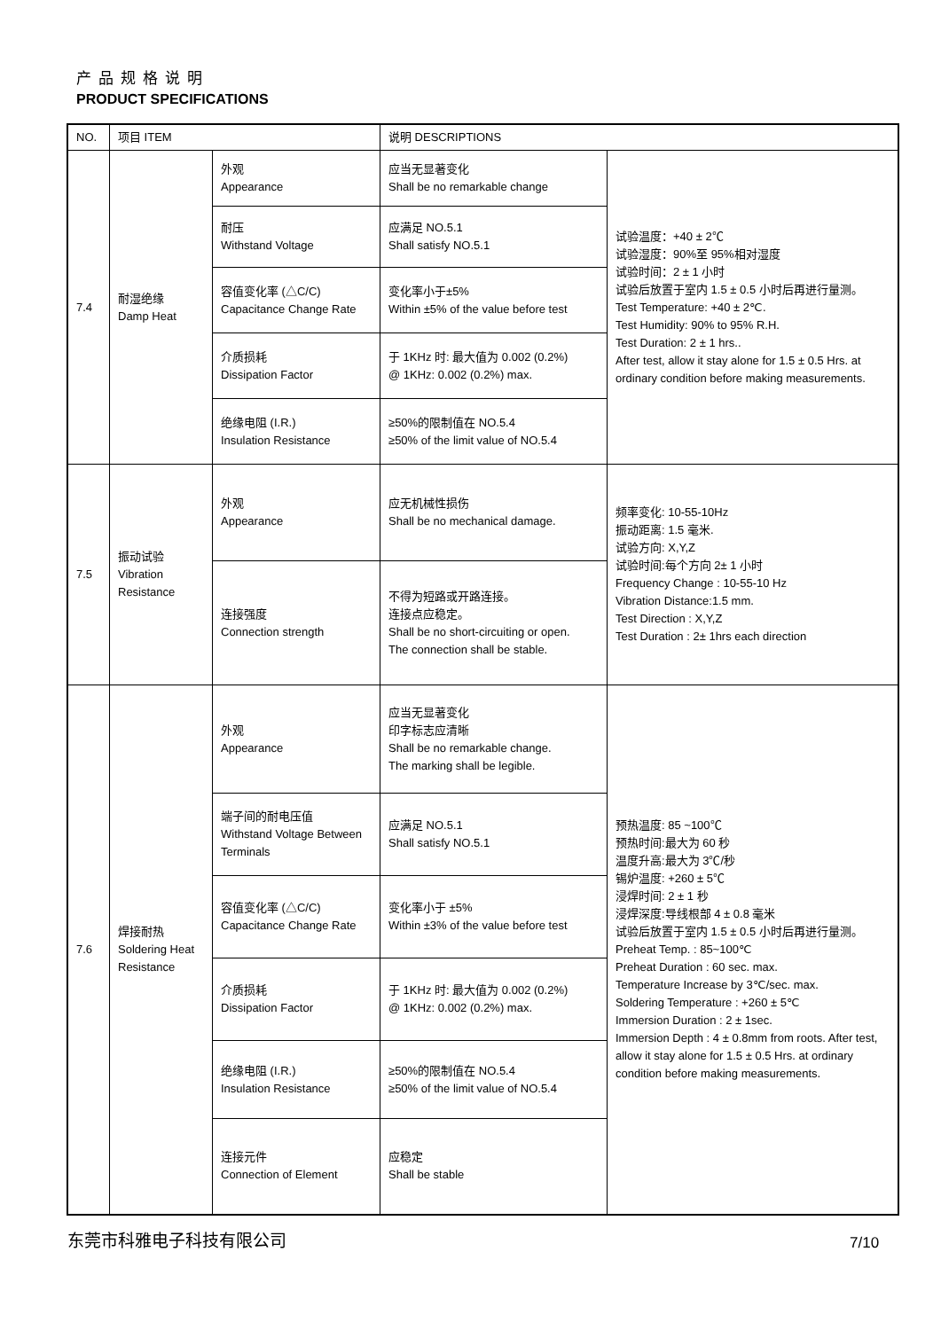产品规格说明
PRODUCT SPECIFICATIONS
| NO. | 项目 ITEM | | 说明 DESCRIPTIONS | |
| --- | --- | --- | --- | --- |
| 7.4 | 耐湿绝缘 Damp Heat | 外观 Appearance | 应当无显著变化 Shall be no remarkable change | 试验温度：+40 ± 2℃ 试验湿度：90%至 95%相对湿度 试验时间：2 ± 1 小时 试验后放置于室内 1.5 ± 0.5 小时后再进行量测。 Test Temperature: +40 ± 2℃. Test Humidity: 90% to 95% R.H. Test Duration: 2 ± 1 hrs.. After test, allow it stay alone for 1.5 ± 0.5 Hrs. at ordinary condition before making measurements. |
| | | 耐压 Withstand Voltage | 应满足 NO.5.1 Shall satisfy NO.5.1 | |
| | | 容值变化率 (△C/C) Capacitance Change Rate | 变化率小于±5% Within ±5% of the value before test | |
| | | 介质损耗 Dissipation Factor | 于 1KHz 时: 最大值为 0.002 (0.2%) @ 1KHz: 0.002 (0.2%) max. | |
| | | 绝缘电阻 (I.R.) Insulation Resistance | ≥50%的限制值在 NO.5.4 ≥50% of the limit value of NO.5.4 | |
| 7.5 | 振动试验 Vibration Resistance | 外观 Appearance | 应无机械性损伤 Shall be no mechanical damage. | 频率变化: 10-55-10Hz 振动距离: 1.5 毫米. 试验方向: X,Y,Z 试验时间:每个方向 2± 1 小时 Frequency Change : 10-55-10 Hz Vibration Distance:1.5 mm. Test Direction : X,Y,Z Test Duration : 2± 1hrs each direction |
| | | 连接强度 Connection strength | 不得为短路或开路连接。 连接点应稳定。 Shall be no short-circuiting or open. The connection shall be stable. | |
| 7.6 | 焊接耐热 Soldering Heat Resistance | 外观 Appearance | 应当无显著变化 印字标志应清晰 Shall be no remarkable change. The marking shall be legible. | 预热温度: 85 ~100℃ 预热时间:最大为 60 秒 温度升高:最大为 3℃/秒 锡炉温度: +260 ± 5℃ 浸焊时间: 2 ± 1 秒 浸焊深度:导线根部 4 ± 0.8 毫米 试验后放置于室内 1.5 ± 0.5 小时后再进行量测。 Preheat Temp. : 85~100℃ Preheat Duration : 60 sec. max. Temperature Increase by 3℃/sec. max. Soldering Temperature : +260 ± 5℃ Immersion Duration : 2 ± 1sec. Immersion Depth : 4 ± 0.8mm from roots. After test, allow it stay alone for 1.5 ± 0.5 Hrs. at ordinary condition before making measurements. |
| | | 端子间的耐电压值 Withstand Voltage Between Terminals | 应满足 NO.5.1 Shall satisfy NO.5.1 | |
| | | 容值变化率 (△C/C) Capacitance Change Rate | 变化率小于 ±5% Within ±3% of the value before test | |
| | | 介质损耗 Dissipation Factor | 于 1KHz 时: 最大值为 0.002 (0.2%) @ 1KHz: 0.002 (0.2%) max. | |
| | | 绝缘电阻 (I.R.) Insulation Resistance | ≥50%的限制值在 NO.5.4 ≥50% of the limit value of NO.5.4 | |
| | | 连接元件 Connection of Element | 应稳定 Shall be stable | |
东莞市科雅电子科技有限公司 7/10